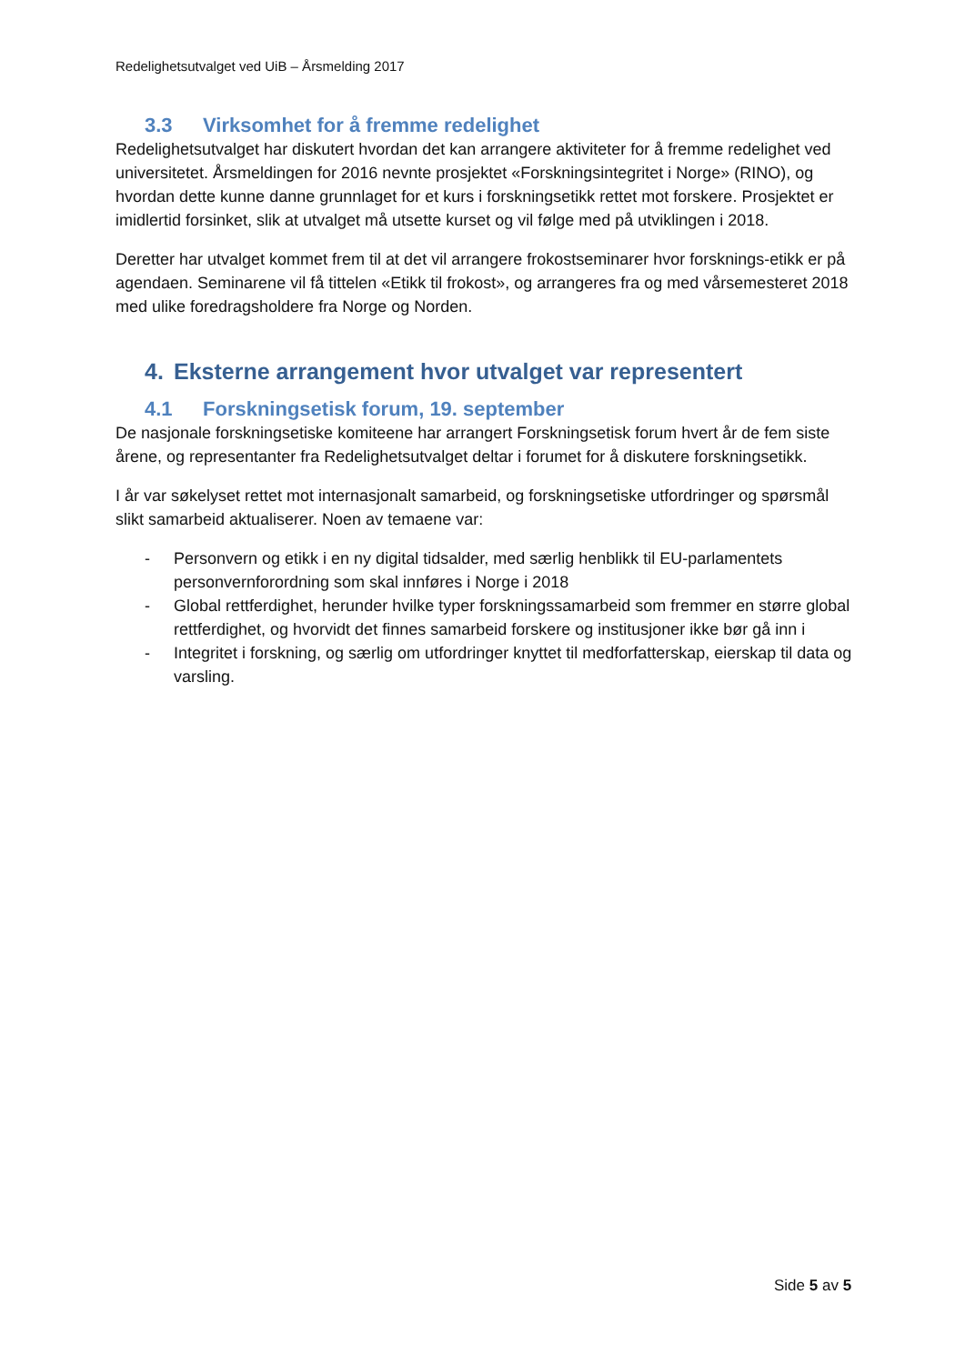Redelighetsutvalget ved UiB – Årsmelding 2017
3.3 Virksomhet for å fremme redelighet
Redelighetsutvalget har diskutert hvordan det kan arrangere aktiviteter for å fremme redelighet ved universitetet. Årsmeldingen for 2016 nevnte prosjektet «Forskningsintegritet i Norge» (RINO), og hvordan dette kunne danne grunnlaget for et kurs i forskningsetikk rettet mot forskere. Prosjektet er imidlertid forsinket, slik at utvalget må utsette kurset og vil følge med på utviklingen i 2018.
Deretter har utvalget kommet frem til at det vil arrangere frokostseminarer hvor forsknings-etikk er på agendaen. Seminarene vil få tittelen «Etikk til frokost», og arrangeres fra og med vårsemesteret 2018 med ulike foredragsholdere fra Norge og Norden.
4. Eksterne arrangement hvor utvalget var representert
4.1 Forskningsetisk forum, 19. september
De nasjonale forskningsetiske komiteene har arrangert Forskningsetisk forum hvert år de fem siste årene, og representanter fra Redelighetsutvalget deltar i forumet for å diskutere forskningsetikk.
I år var søkelyset rettet mot internasjonalt samarbeid, og forskningsetiske utfordringer og spørsmål slikt samarbeid aktualiserer. Noen av temaene var:
- Personvern og etikk i en ny digital tidsalder, med særlig henblikk til EU-parlamentets personvernforordning som skal innføres i Norge i 2018
- Global rettferdighet, herunder hvilke typer forskningssamarbeid som fremmer en større global rettferdighet, og hvorvidt det finnes samarbeid forskere og institusjoner ikke bør gå inn i
- Integritet i forskning, og særlig om utfordringer knyttet til medforfatterskap, eierskap til data og varsling.
Side 5 av 5